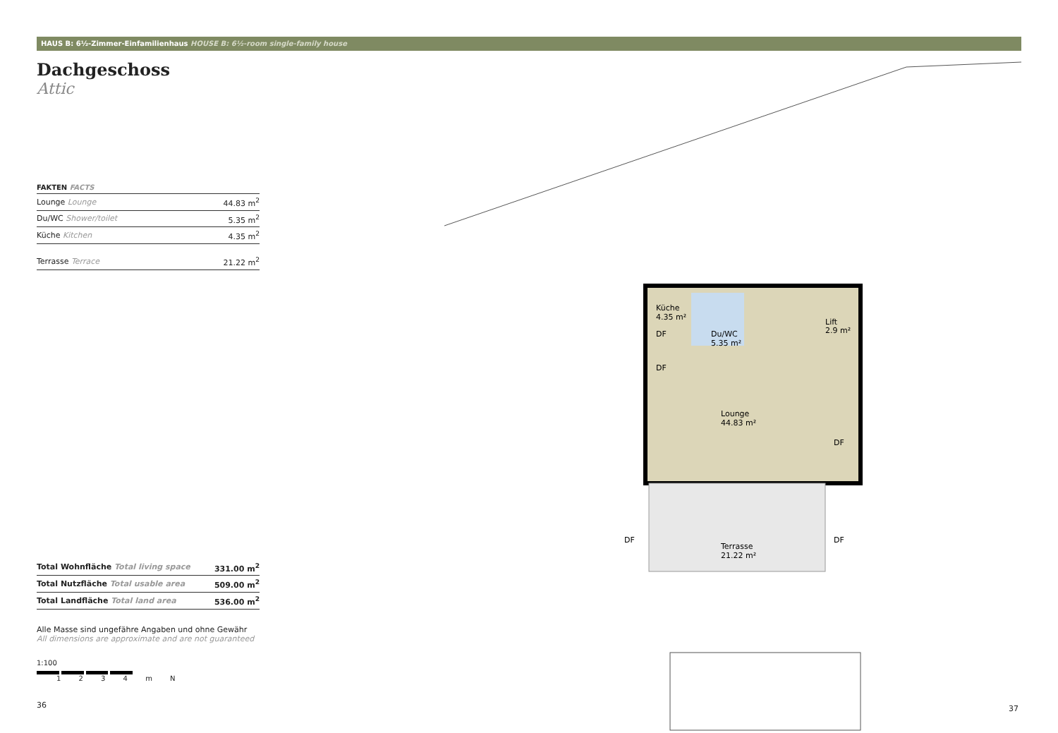HAUS B: 6½-Zimmer-Einfamilienhaus HOUSE B: 6½-room single-family house
Dachgeschoss
Attic
FAKTEN FACTS
| Lounge Lounge | 44.83 m<sup>2</sup> |
| Du/WC Shower/toilet | 5.35 m<sup>2</sup> |
| Küche Kitchen | 4.35 m<sup>2</sup> |
| Terrasse Terrace | 21.22 m<sup>2</sup> |
| Total Wohnfläche Total living space | 331.00 m<sup>2</sup> |
| Total Nutzfläche Total usable area | 509.00 m<sup>2</sup> |
| Total Landfläche Total land area | 536.00 m<sup>2</sup> |
Alle Masse sind ungefähre Angaben und ohne Gewähr
All dimensions are approximate and are not guaranteed
1:100
1 2 3 4 m N
36
37
Küche
4.35 m²
Du/WC
5.35 m²
Lift
2.9 m²
Lounge
44.83 m²
Terrasse
21.22 m²
DF
DF
DF
DF
DF